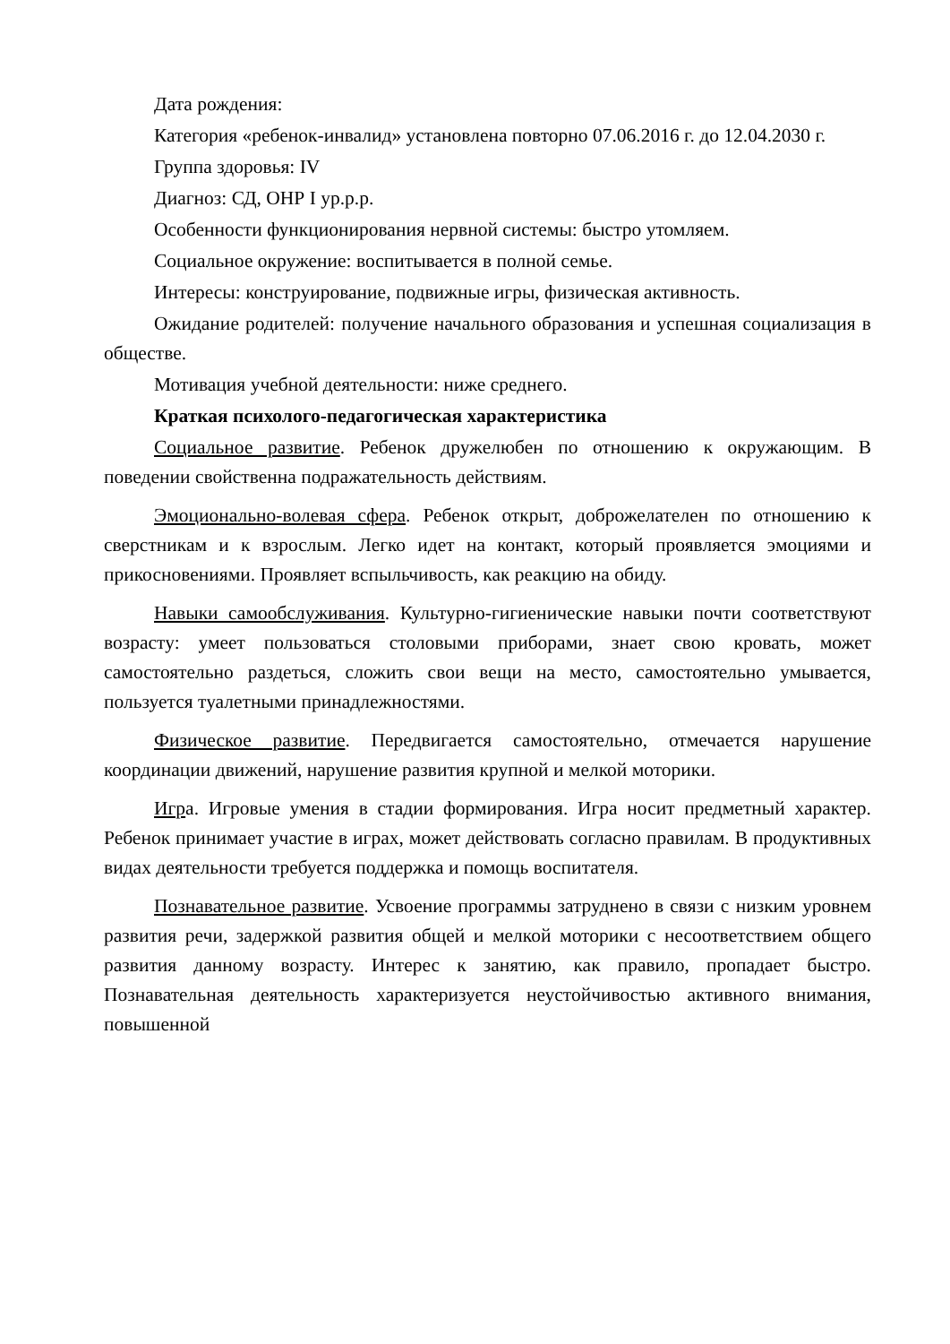Дата рождения:
Категория «ребенок-инвалид» установлена повторно 07.06.2016 г. до 12.04.2030 г.
Группа здоровья: IV
Диагноз: СД, ОНР I ур.р.р.
Особенности функционирования нервной системы: быстро утомляем.
Социальное окружение: воспитывается в полной семье.
Интересы: конструирование, подвижные игры, физическая активность.
Ожидание родителей: получение начального образования и успешная социализация в обществе.
Мотивация учебной деятельности: ниже среднего.
Краткая психолого-педагогическая характеристика
Социальное развитие. Ребенок дружелюбен по отношению к окружающим. В поведении свойственна подражательность действиям.
Эмоционально-волевая сфера. Ребенок открыт, доброжелателен по отношению к сверстникам и к взрослым. Легко идет на контакт, который проявляется эмоциями и прикосновениями. Проявляет вспыльчивость, как реакцию на обиду.
Навыки самообслуживания. Культурно-гигиенические навыки почти соответствуют возрасту: умеет пользоваться столовыми приборами, знает свою кровать, может самостоятельно раздеться, сложить свои вещи на место, самостоятельно умывается, пользуется туалетными принадлежностями.
Физическое развитие. Передвигается самостоятельно, отмечается нарушение координации движений, нарушение развития крупной и мелкой моторики.
Игра. Игровые умения в стадии формирования. Игра носит предметный характер. Ребенок принимает участие в играх, может действовать согласно правилам. В продуктивных видах деятельности требуется поддержка и помощь воспитателя.
Познавательное развитие. Усвоение программы затруднено в связи с низким уровнем развития речи, задержкой развития общей и мелкой моторики с несоответствием общего развития данному возрасту. Интерес к занятию, как правило, пропадает быстро. Познавательная деятельность характеризуется неустойчивостью активного внимания, повышенной